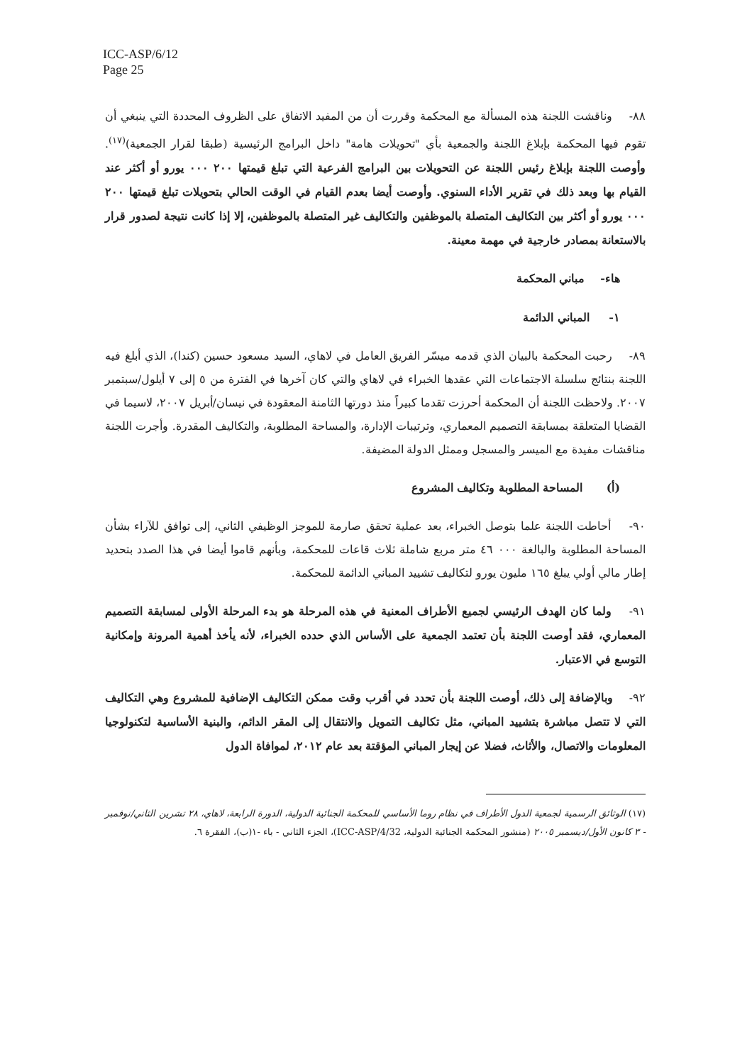ICC-ASP/6/12
Page 25
٨٨- وناقشت اللجنة هذه المسألة مع المحكمة وقررت أن من المفيد الاتفاق على الظروف المحددة التي ينبغي أن تقوم فيها المحكمة بإبلاغ اللجنة والجمعية بأي "تحويلات هامة" داخل البرامج الرئيسية (طبقا لقرار الجمعية)<sup>(١٧)</sup>. وأوصت اللجنة بإبلاغ رئيس اللجنة عن التحويلات بين البرامج الفرعية التي تبلغ قيمتها ٢٠٠ ٠٠٠ يورو أو أكثر عند القيام بها وبعد ذلك في تقرير الأداء السنوي. وأوصت أيضا بعدم القيام في الوقت الحالي بتحويلات تبلغ قيمتها ٢٠٠ ٠٠٠ يورو أو أكثر بين التكاليف المتصلة بالموظفين والتكاليف غير المتصلة بالموظفين، إلا إذا كانت نتيجة لصدور قرار بالاستعانة بمصادر خارجية في مهمة معينة.
هاء- مباني المحكمة
١- المباني الدائمة
٨٩- رحبت المحكمة بالبيان الذي قدمه ميسّر الفريق العامل في لاهاي، السيد مسعود حسين (كندا)، الذي أبلغ فيه اللجنة بنتائج سلسلة الاجتماعات التي عقدها الخبراء في لاهاي والتي كان آخرها في الفترة من ٥ إلى ٧ أيلول/سبتمبر ٢٠٠٧. ولاحظت اللجنة أن المحكمة أحرزت تقدما كبيراً منذ دورتها الثامنة المعقودة في نيسان/أبريل ٢٠٠٧، لاسيما في القضايا المتعلقة بمسابقة التصميم المعماري، وترتيبات الإدارة، والمساحة المطلوبة، والتكاليف المقدرة. وأجرت اللجنة مناقشات مفيدة مع الميسر والمسجل وممثل الدولة المضيفة.
(أ) المساحة المطلوبة وتكاليف المشروع
٩٠- أحاطت اللجنة علما بتوصل الخبراء، بعد عملية تحقق صارمة للموجز الوظيفي الثاني، إلى توافق للآراء بشأن المساحة المطلوبة والبالغة ٠٠٠ ٤٦ متر مربع شاملة ثلاث قاعات للمحكمة، وبأنهم قاموا أيضا في هذا الصدد بتحديد إطار مالي أولي يبلغ ١٦٥ مليون يورو لتكاليف تشييد المباني الدائمة للمحكمة.
٩١- ولما كان الهدف الرئيسي لجميع الأطراف المعنية في هذه المرحلة هو بدء المرحلة الأولى لمسابقة التصميم المعماري، فقد أوصت اللجنة بأن تعتمد الجمعية على الأساس الذي حدده الخبراء، لأنه يأخذ أهمية المرونة وإمكانية التوسع في الاعتبار.
٩٢- وبالإضافة إلى ذلك، أوصت اللجنة بأن تحدد في أقرب وقت ممكن التكاليف الإضافية للمشروع وهي التكاليف التي لا تتصل مباشرة بتشييد المباني، مثل تكاليف التمويل والانتقال إلى المقر الدائم، والبنية الأساسية لتكنولوجيا المعلومات والاتصال، والأثاث، فضلا عن إيجار المباني المؤقتة بعد عام ٢٠١٢، لموافاة الدول
(١٧) الوثائق الرسمية لجمعية الدول الأطراف في نظام روما الأساسي للمحكمة الجنائية الدولية، الدورة الرابعة، لاهاي، ٢٨ تشرين الثاني/نوفمبر - ٣ كانون الأول/ديسمبر ٢٠٠٥ (منشور المحكمة الجنائية الدولية، ICC-ASP/4/32)، الجزء الثاني - باء -١(ب)، الفقرة ٦.